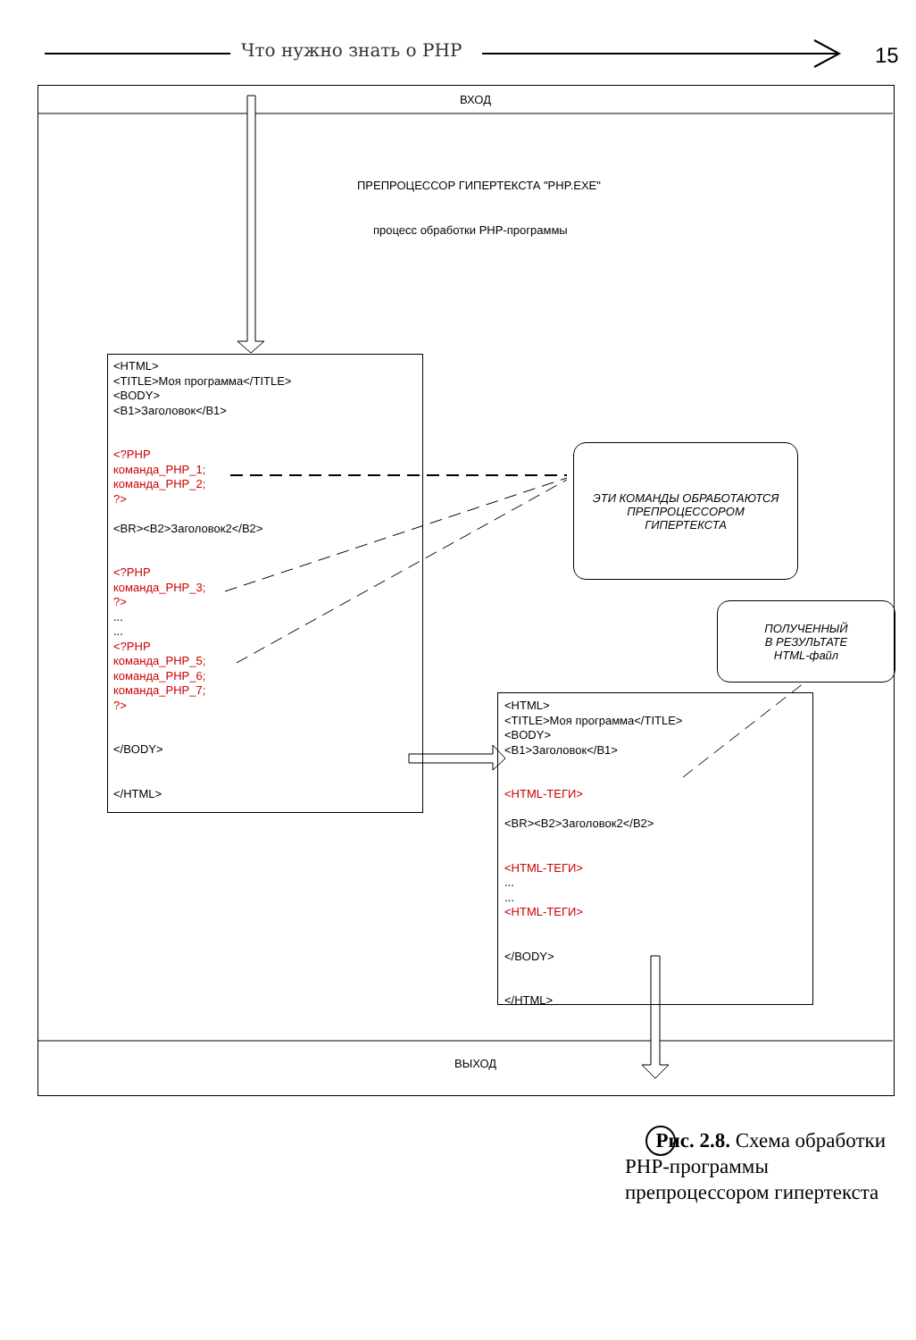Что нужно знать о PHP 15
ВХОД
ПРЕПРОЦЕССОР ГИПЕРТЕКСТА "PHP.EXE"
процесс обработки PHP-программы
ВЫХОД
<HTML>
<TITLE>Моя программа</TITLE>
<BODY>
<B1>Заголовок</B1>
<?PHP
команда_PHP_1;
команда_PHP_2;
?>
<BR><B2>Заголовок2</B2>
<?PHP
команда_PHP_3;
?>
...
...
<?PHP
команда_PHP_5;
команда_PHP_6;
команда_PHP_7;
?>
</BODY>
</HTML>
ЭТИ КОМАНДЫ ОБРАБОТАЮТСЯ
ПРЕПРОЦЕССОРОМ
ГИПЕРТЕКСТА
ПОЛУЧЕННЫЙ
В РЕЗУЛЬТАТЕ
HTML-файл
<HTML>
<TITLE>Моя программа</TITLE>
<BODY>
<B1>Заголовок</B1>
<HTML-ТЕГИ>
<BR><B2>Заголовок2</B2>
<HTML-ТЕГИ>
...
...
<HTML-ТЕГИ>
</BODY>
</HTML>
Рис. 2.8. Схема обработки PHP-программы препроцессором гипертекста